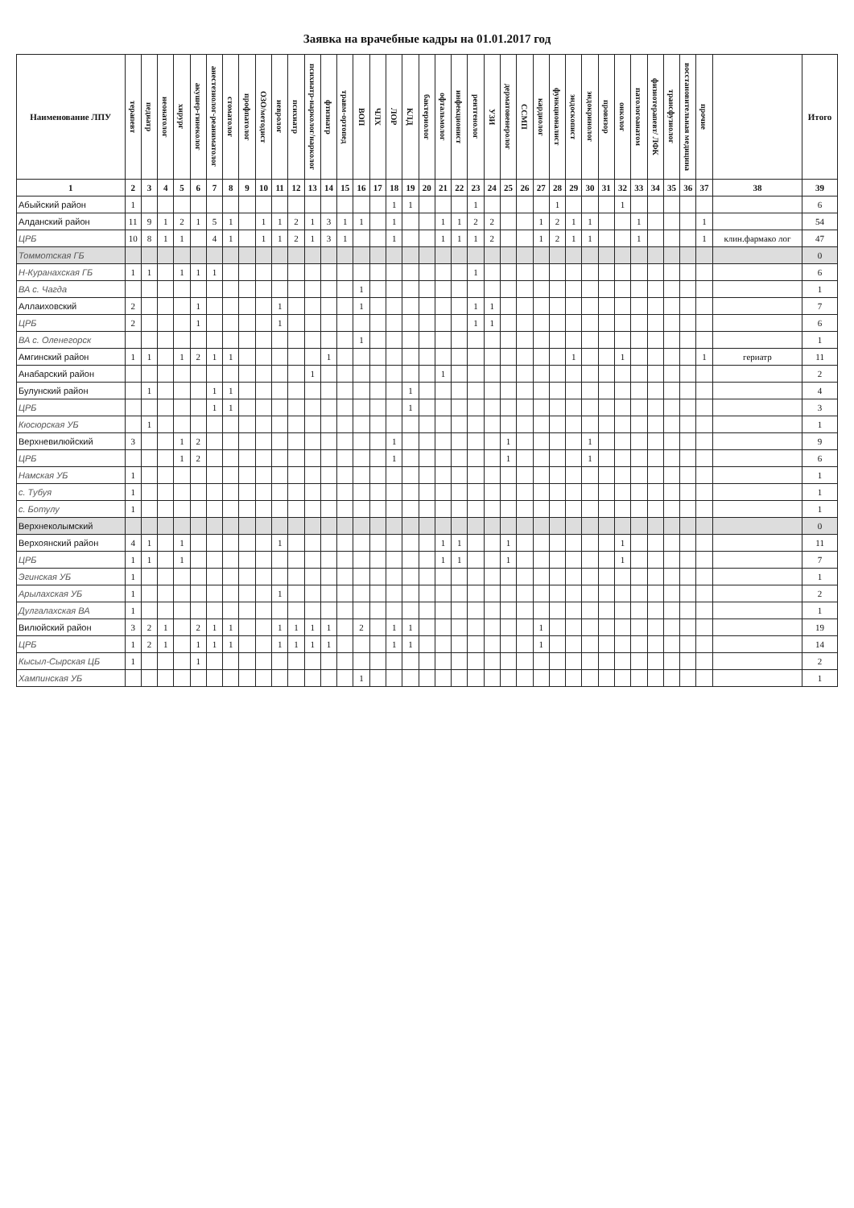Заявка на врачебные кадры на 01.01.2017 год
| Наименование ЛПУ | терапевт | педиатр | неонатолог | хирург | акушер-гинеколог | анестезиолог-реаниматолог | стоматолог | профпатолог | ОЗО/методист | невролог | психиатр | психиатр-нарколог/нарколог | фтизиатр | травм-ортопед | ВОП | ЧЛХ | ЛОР | КЛД | бактериолог | офтальмолог | инфекционист | рентгенолог | УЗИ | дерматовенеролог | ССМП | кардиолог | функционалист | эндоскопист | эндокринолог | провизор | онколог | патологоанатом | физиотерапевт/ ЛФК | трансфузиолог | восстановительная медицина | прочие | | Итого |
| --- | --- | --- | --- | --- | --- | --- | --- | --- | --- | --- | --- | --- | --- | --- | --- | --- | --- | --- | --- | --- | --- | --- | --- | --- | --- | --- | --- | --- | --- | --- | --- | --- | --- | --- | --- | --- | --- | --- |
| 1 | 2 | 3 | 4 | 5 | 6 | 7 | 8 | 9 | 10 | 11 | 12 | 13 | 14 | 15 | 16 | 17 | 18 | 19 | 20 | 21 | 22 | 23 | 24 | 25 | 26 | 27 | 28 | 29 | 30 | 31 | 32 | 33 | 34 | 35 | 36 | 37 | 38 | 39 |
| Абыйский район | 1 | | | | | | | | | | | | | | | | 1 | 1 | | | | 1 | | | | | 1 | | | | 1 | | | | | | | 6 |
| Алданский район | 11 | 9 | 1 | 2 | 1 | 5 | 1 | | 1 | 1 | 2 | 1 | 3 | 1 | 1 | | 1 | | | 1 | 1 | 2 | 2 | | | 1 | 2 | 1 | 1 | | | 1 | | | | 1 | | 54 |
| ЦРБ | 10 | 8 | 1 | 1 | | 4 | 1 | | 1 | 1 | 2 | 1 | 3 | 1 | | | 1 | | | 1 | 1 | 1 | 2 | | | 1 | 2 | 1 | 1 | | | 1 | | | | 1 | клин.фармако лог | 47 |
| Томмотская ГБ | | | | | | | | | | | | | | | | | | | | | | | | | | | | | | | | | | | | | | 0 |
| Н-Куранахская ГБ | 1 | 1 | | 1 | 1 | 1 | | | | | | | | | | | | | | | | 1 | | | | | | | | | | | | | | | | 6 |
| ВА с. Чагда | | | | | | | | | | | | | | | 1 | | | | | | | | | | | | | | | | | | | | | | | 1 |
| Аллаиховский | 2 | | | | 1 | | | | | 1 | | | | | 1 | | | | | | | 1 | 1 | | | | | | | | | | | | | | | 7 |
| ЦРБ | 2 | | | | 1 | | | | | 1 | | | | | | | | | | | | 1 | 1 | | | | | | | | | | | | | | | 6 |
| ВА с. Оленегорск | | | | | | | | | | | | | | | 1 | | | | | | | | | | | | | | | | | | | | | | | 1 |
| Амгинский район | 1 | 1 | | 1 | 2 | 1 | 1 | | | | | | 1 | | | | | | | | | | | | | | | 1 | | | 1 | | | | | 1 | гериатр | 11 |
| Анабарский район | | | | | | | | | | | | 1 | | | | | | | | 1 | | | | | | | | | | | | | | | | | | 2 |
| Булунский район | | 1 | | | | 1 | 1 | | | | | | | | | | | 1 | | | | | | | | | | | | | | | | | | | | 4 |
| ЦРБ | | | | | | 1 | 1 | | | | | | | | | | | 1 | | | | | | | | | | | | | | | | | | | | 3 |
| Кюсюрская УБ | | 1 | | | | | | | | | | | | | | | | | | | | | | | | | | | | | | | | | | | | 1 |
| Верхневилюйский | 3 | | | 1 | 2 | | | | | | | | | | | | 1 | | | | | | | 1 | | | | | 1 | | | | | | | | | 9 |
| ЦРБ | | | | 1 | 2 | | | | | | | | | | | | 1 | | | | | | | 1 | | | | | 1 | | | | | | | | | 6 |
| Намская УБ | 1 | | | | | | | | | | | | | | | | | | | | | | | | | | | | | | | | | | | | | 1 |
| с. Тубуя | 1 | | | | | | | | | | | | | | | | | | | | | | | | | | | | | | | | | | | | | 1 |
| с. Ботулу | 1 | | | | | | | | | | | | | | | | | | | | | | | | | | | | | | | | | | | | | 1 |
| Верхнеколымский | | | | | | | | | | | | | | | | | | | | | | | | | | | | | | | | | | | | | | 0 |
| Верхоянский район | 4 | 1 | | 1 | | | | | | 1 | | | | | | | | | | 1 | 1 | | | 1 | | | | | | | 1 | | | | | | | 11 |
| ЦРБ | 1 | 1 | | 1 | | | | | | | | | | | | | | | | 1 | 1 | | | 1 | | | | | | | 1 | | | | | | | 7 |
| Эгинская УБ | 1 | | | | | | | | | | | | | | | | | | | | | | | | | | | | | | | | | | | | | 1 |
| Арылахская УБ | 1 | | | | | | | | | 1 | | | | | | | | | | | | | | | | | | | | | | | | | | | | 2 |
| Дулгалахская ВА | 1 | | | | | | | | | | | | | | | | | | | | | | | | | | | | | | | | | | | | | 1 |
| Вилюйский район | 3 | 2 | 1 | | 2 | 1 | 1 | | | 1 | 1 | 1 | 1 | | 2 | | 1 | 1 | | | | | | | | 1 | | | | | | | | | | | | 19 |
| ЦРБ | 1 | 2 | 1 | | 1 | 1 | 1 | | | 1 | 1 | 1 | 1 | | | | 1 | 1 | | | | | | | | 1 | | | | | | | | | | | | 14 |
| Кысыл-Сырская ЦБ | 1 | | | | 1 | | | | | | | | | | | | | | | | | | | | | | | | | | | | | | | | | 2 |
| Хампинская УБ | | | | | | | | | | | | | | | 1 | | | | | | | | | | | | | | | | | | | | | | | 1 |